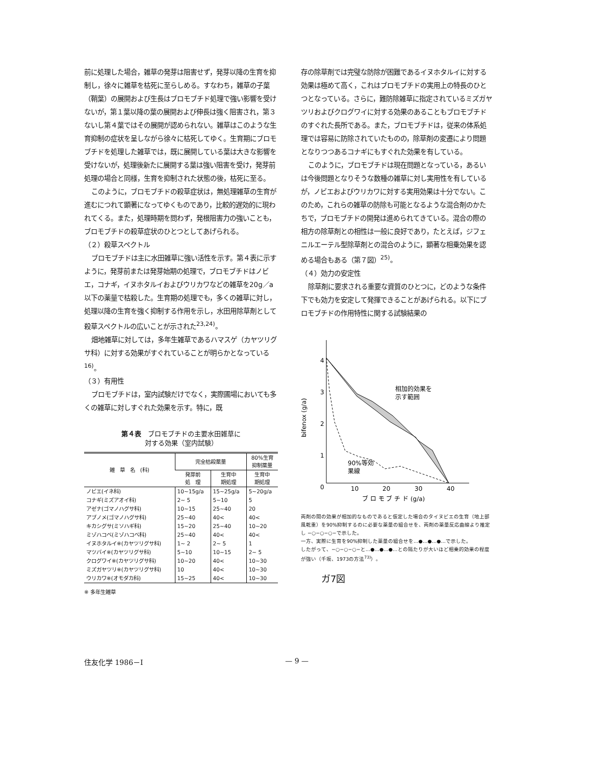前に処理した場合，雑草の発芽は阻害せず，発芽以降の生育を抑制し，徐々に雑草を枯死に至らしめる。すなわち，雑草の子葉（鞘葉）の展開および生長はブロモブチド処理で強い影響を受けないが，第１葉以降の葉の展開および伸長は強く阻害され，第３ないし第４葉ではその展開が認められない。雑草はこのような生育抑制の症状を呈しながら徐々に枯死してゆく。生育期にブロモブチドを処理した雑草では，既に展開している葉は大きな影響を受けないが，処理後新たに展開する葉は強い阻害を受け，発芽前処理の場合と同様，生育を抑制された状態の後，枯死に至る。
このように，ブロモブチドの殺草症状は，無処理雑草の生育が進むにつれて顕著になってゆくものであり，比較的遅効的に現われてくる。また，処理時期を問わず，発根阻害力の強いことも，ブロモブチドの殺草症状のひとつとしてあげられる。
（２）殺草スペクトル
ブロモブチドは主に水田雑草に強い活性を示す。第４表に示すように，発芽前または発芽始期の処理で，ブロモブチドはノビエ，コナギ，イヌホタルイおよびウリカワなどの雑草を20g／a 以下の薬量で枯殺した。生育期の処理でも，多くの雑草に対し，処理以降の生育を強く抑制する作用を示し，水田用除草剤として殺草スペクトルの広いことが示された<sup>23,24)</sup>。
畑地雑草に対しては，多年生雑草であるハマスゲ（カヤツリグサ科）に対する効果がすぐれていることが明らかとなっている<sup>16)</sup>。
（３）有用性
ブロモブチドは，室内試験だけでなく，実際圃場においても多くの雑草に対しすぐれた効果を示す。特に，既
第４表　ブロモブチドの主要水田雑草に
対する効果（室内試験）
| 雑 草 名 (科) | 完全枯殺薬量 | | 80%生育 抑制薬量 |
| --- | --- | --- | --- |
| | 発芽前 処 理 | 生育中 期処理 | 生育中 期処理 |
| ノビエ(イネ科) | 10~15g/a | 15~25g/a | 5~20g/a |
| コナギ(ミズアオイ科) | 2~ 5 | 5~10 | 5 |
| アゼナ(ゴマノハグサ科) | 10~15 | 25~40 | 20 |
| アブノメ(ゴマノハグサ科) | 25~40 | 40< | 40< |
| キカシグサ(ミソハギ科) | 15~20 | 25~40 | 10~20 |
| ミゾハコベ(ミゾハコベ科) | 25~40 | 40< | 40< |
| イヌホタルイ※(カヤツリグサ科) | 1~ 2 | 2~ 5 | 1 |
| マツバイ※(カヤツリグサ科) | 5~10 | 10~15 | 2~ 5 |
| クログワイ※(カヤツリグサ科) | 10~20 | 40< | 10~30 |
| ミズガヤツリ※(カヤツリグサ科) | 10 | 40< | 10~30 |
| ウリカワ※(オモダカ科) | 15~25 | 40< | 10~30 |
※ 多年生雑草
存の除草剤では完璧な防除が困難であるイヌホタルイに対する効果は極めて高く，これはブロモブチドの実用上の特長のひとつとなっている。さらに，難防除雑草に指定されているミズガヤツリおよびクログワイに対する効果のあることもブロモブチドのすぐれた長所である。また，ブロモブチドは，従来の体系処理では容易に防除されていたものの，除草剤の変遷により問題となりつつあるコナギにもすぐれた効果を有している。
このように，ブロモブチドは現在問題となっている，あるいは今後問題となりそうな数種の雑草に対し実用性を有しているが，ノビエおよびウリカワに対する実用効果は十分でない。このため，これらの雑草の防除も可能となるような混合剤のかたちで，ブロモブチドの開発は進められてきている。混合の際の相方の除草剤との相性は一般に良好であり，たとえば，ジフェニルエーテル型除草剤との混合のように，顕著な相乗効果を認める場合もある（第７図）<sup>25)</sup>。
（４）効力の安定性
除草剤に要求される重要な資質のひとつに，どのような条件下でも効力を安定して発揮できることがあげられる。以下にブロモブチドの作用特性に関する試験結果の
4
3
2
1
0
10
20
30
40
bifenox (g/a)
相加的効果を
示す範囲
90%等効
果線
ブ ロ モ ブ チ ド (g/a)
両剤の間の効果が相加的なものであると仮定した場合のタイヌビエの生育（地上部風乾重）を90%抑制するのに必要な薬量の組合せを、両剤の薬量反応曲線より推定し −○−○−○−で示した。
一方、実際に生育を90%抑制した薬量の組合せを…●…●…●…で示した。
したがって、−○−○−○−と…●…●…●…との隔たりが大いほど相乗的効果の程度が強い（千坂、1973の方法<sup>73)</sup>）。
ガ7図
住友化学 1986－Ⅰ — 9 —